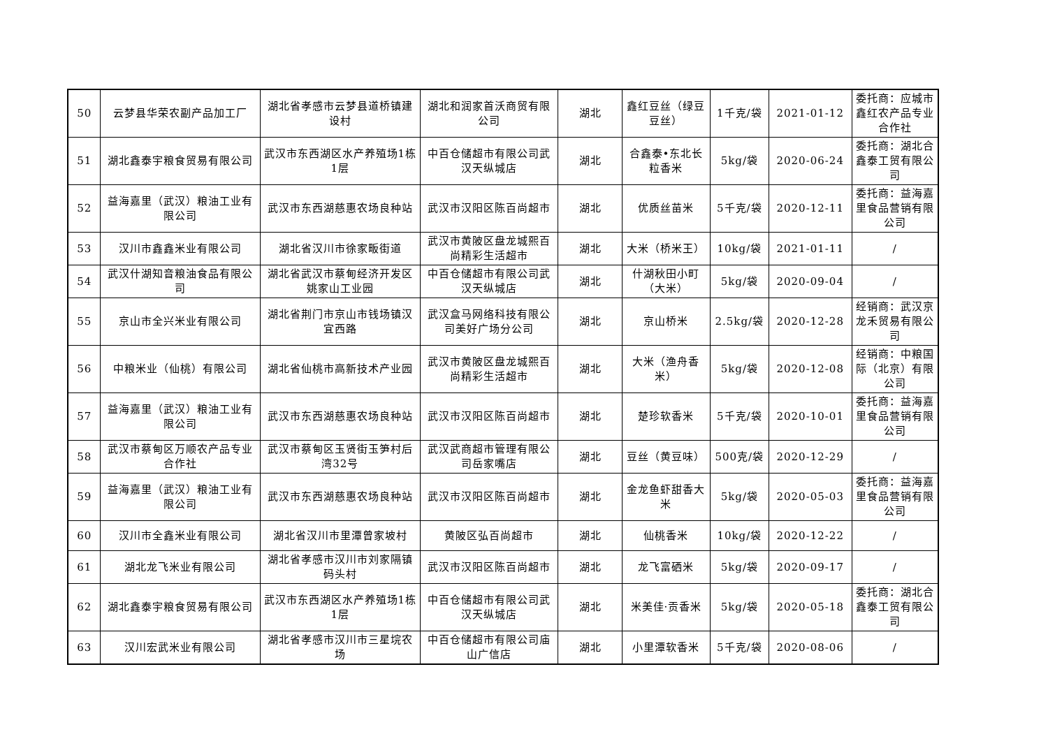| 50 | 云梦县华荣农副产品加工厂 | 湖北省孝感市云梦县道桥镇建设村 | 湖北和润家首沃商贸有限公司 | 湖北 | 鑫红豆丝（绿豆豆丝） | 1千克/袋 | 2021-01-12 | 委托商：应城市鑫红农产品专业合作社 |
| 51 | 湖北鑫泰宇粮食贸易有限公司 | 武汉市东西湖区水产养殖场1栋1层 | 中百仓储超市有限公司武汉天纵城店 | 湖北 | 合鑫泰•东北长粒香米 | 5kg/袋 | 2020-06-24 | 委托商：湖北合鑫泰工贸有限公司 |
| 52 | 益海嘉里（武汉）粮油工业有限公司 | 武汉市东西湖慈惠农场良种站 | 武汉市汉阳区陈百尚超市 | 湖北 | 优质丝苗米 | 5千克/袋 | 2020-12-11 | 委托商：益海嘉里食品营销有限公司 |
| 53 | 汉川市鑫鑫米业有限公司 | 湖北省汉川市徐家畈街道 | 武汉市黄陂区盘龙城熙百尚精彩生活超市 | 湖北 | 大米（桥米王） | 10kg/袋 | 2021-01-11 | / |
| 54 | 武汉什湖知音粮油食品有限公司 | 湖北省武汉市蔡甸经济开发区姚家山工业园 | 中百仓储超市有限公司武汉天纵城店 | 湖北 | 什湖秋田小町（大米） | 5kg/袋 | 2020-09-04 | / |
| 55 | 京山市全兴米业有限公司 | 湖北省荆门市京山市钱场镇汉宜西路 | 武汉盒马网络科技有限公司美好广场分公司 | 湖北 | 京山桥米 | 2.5kg/袋 | 2020-12-28 | 经销商：武汉京龙禾贸易有限公司 |
| 56 | 中粮米业（仙桃）有限公司 | 湖北省仙桃市高新技术产业园 | 武汉市黄陂区盘龙城熙百尚精彩生活超市 | 湖北 | 大米（渔舟香米） | 5kg/袋 | 2020-12-08 | 经销商：中粮国际（北京）有限公司 |
| 57 | 益海嘉里（武汉）粮油工业有限公司 | 武汉市东西湖慈惠农场良种站 | 武汉市汉阳区陈百尚超市 | 湖北 | 楚珍软香米 | 5千克/袋 | 2020-10-01 | 委托商：益海嘉里食品营销有限公司 |
| 58 | 武汉市蔡甸区万顺农产品专业合作社 | 武汉市蔡甸区玉贤街玉笋村后湾32号 | 武汉武商超市管理有限公司岳家嘴店 | 湖北 | 豆丝（黄豆味） | 500克/袋 | 2020-12-29 | / |
| 59 | 益海嘉里（武汉）粮油工业有限公司 | 武汉市东西湖慈惠农场良种站 | 武汉市汉阳区陈百尚超市 | 湖北 | 金龙鱼虾甜香大米 | 5kg/袋 | 2020-05-03 | 委托商：益海嘉里食品营销有限公司 |
| 60 | 汉川市全鑫米业有限公司 | 湖北省汉川市里潭曾家坡村 | 黄陂区弘百尚超市 | 湖北 | 仙桃香米 | 10kg/袋 | 2020-12-22 | / |
| 61 | 湖北龙飞米业有限公司 | 湖北省孝感市汉川市刘家隔镇码头村 | 武汉市汉阳区陈百尚超市 | 湖北 | 龙飞富硒米 | 5kg/袋 | 2020-09-17 | / |
| 62 | 湖北鑫泰宇粮食贸易有限公司 | 武汉市东西湖区水产养殖场1栋1层 | 中百仓储超市有限公司武汉天纵城店 | 湖北 | 米美佳·贡香米 | 5kg/袋 | 2020-05-18 | 委托商：湖北合鑫泰工贸有限公司 |
| 63 | 汉川宏武米业有限公司 | 湖北省孝感市汉川市三星垸农场 | 中百仓储超市有限公司庙山广信店 | 湖北 | 小里潭软香米 | 5千克/袋 | 2020-08-06 | / |